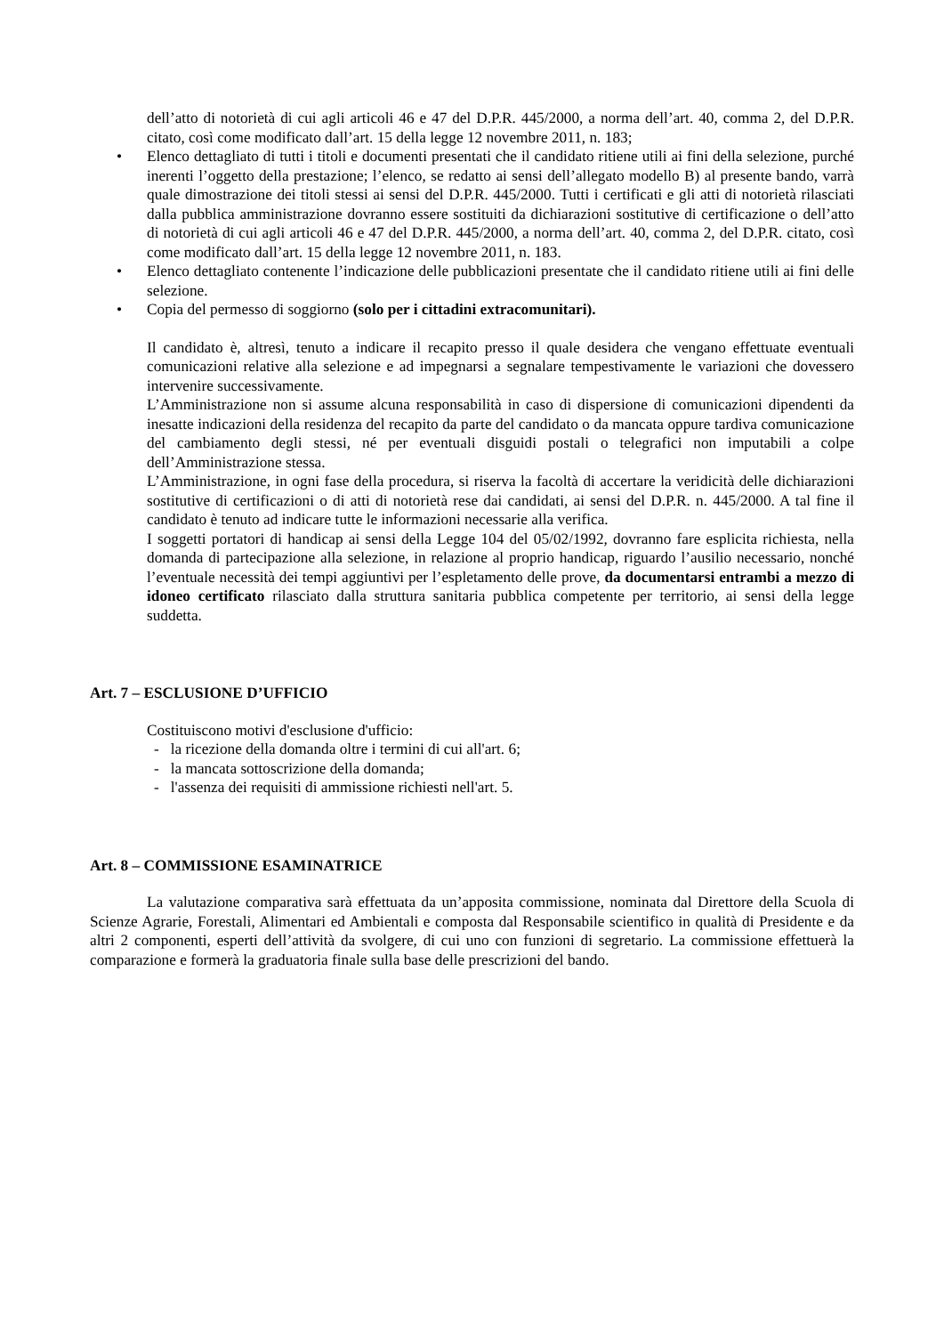dell’atto di notorietà di cui agli articoli 46 e 47 del D.P.R. 445/2000, a norma dell’art. 40, comma 2, del D.P.R. citato, così come modificato dall’art. 15 della legge 12 novembre 2011, n. 183;
• Elenco dettagliato di tutti i titoli e documenti presentati che il candidato ritiene utili ai fini della selezione, purché inerenti l’oggetto della prestazione; l’elenco, se redatto ai sensi dell’allegato modello B) al presente bando, varrà quale dimostrazione dei titoli stessi ai sensi del D.P.R. 445/2000. Tutti i certificati e gli atti di notorietà rilasciati dalla pubblica amministrazione dovranno essere sostituiti da dichiarazioni sostitutive di certificazione o dell’atto di notorietà di cui agli articoli 46 e 47 del D.P.R. 445/2000, a norma dell’art. 40, comma 2, del D.P.R. citato, così come modificato dall’art. 15 della legge 12 novembre 2011, n. 183.
• Elenco dettagliato contenente l’indicazione delle pubblicazioni presentate che il candidato ritiene utili ai fini delle selezione.
• Copia del permesso di soggiorno (solo per i cittadini extracomunitari).
Il candidato è, altresì, tenuto a indicare il recapito presso il quale desidera che vengano effettuate eventuali comunicazioni relative alla selezione e ad impegnarsi a segnalare tempestivamente le variazioni che dovessero intervenire successivamente.
L’Amministrazione non si assume alcuna responsabilità in caso di dispersione di comunicazioni dipendenti da inesatte indicazioni della residenza del recapito da parte del candidato o da mancata oppure tardiva comunicazione del cambiamento degli stessi, né per eventuali disguidi postali o telegrafici non imputabili a colpe dell’Amministrazione stessa.
L’Amministrazione, in ogni fase della procedura, si riserva la facoltà di accertare la veridicità delle dichiarazioni sostitutive di certificazioni o di atti di notorietà rese dai candidati, ai sensi del D.P.R. n. 445/2000. A tal fine il candidato è tenuto ad indicare tutte le informazioni necessarie alla verifica.
I soggetti portatori di handicap ai sensi della Legge 104 del 05/02/1992, dovranno fare esplicita richiesta, nella domanda di partecipazione alla selezione, in relazione al proprio handicap, riguardo l’ausilio necessario, nonché l’eventuale necessità dei tempi aggiuntivi per l’espletamento delle prove, da documentarsi entrambi a mezzo di idoneo certificato rilasciato dalla struttura sanitaria pubblica competente per territorio, ai sensi della legge suddetta.
Art. 7 – ESCLUSIONE D’UFFICIO
Costituiscono motivi d'esclusione d'ufficio:
- la ricezione della domanda oltre i termini di cui all'art. 6;
- la mancata sottoscrizione della domanda;
- l'assenza dei requisiti di ammissione richiesti nell'art. 5.
Art. 8 – COMMISSIONE ESAMINATRICE
La valutazione comparativa sarà effettuata da un’apposita commissione, nominata dal Direttore della Scuola di Scienze Agrarie, Forestali, Alimentari ed Ambientali e composta dal Responsabile scientifico in qualità di Presidente e da altri 2 componenti, esperti dell’attività da svolgere, di cui uno con funzioni di segretario. La commissione effettuerà la comparazione e formerà la graduatoria finale sulla base delle prescrizioni del bando.